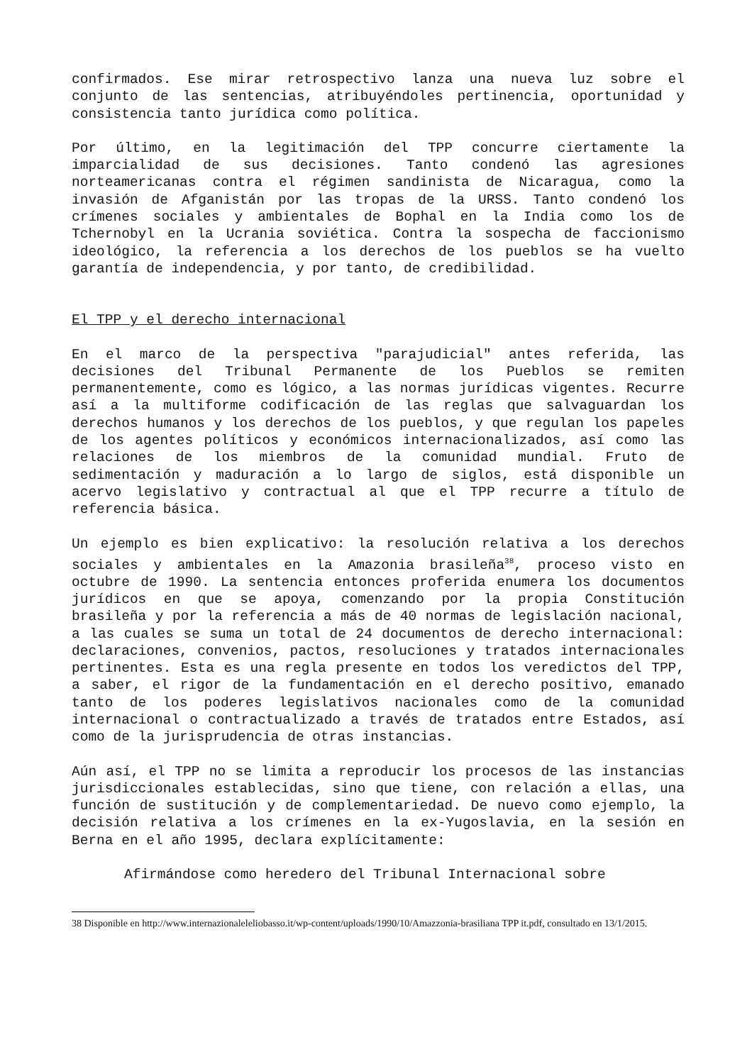confirmados. Ese mirar retrospectivo lanza una nueva luz sobre el conjunto de las sentencias, atribuyéndoles pertinencia, oportunidad y consistencia tanto jurídica como política.
Por último, en la legitimación del TPP concurre ciertamente la imparcialidad de sus decisiones. Tanto condenó las agresiones norteamericanas contra el régimen sandinista de Nicaragua, como la invasión de Afganistán por las tropas de la URSS. Tanto condenó los crímenes sociales y ambientales de Bophal en la India como los de Tchernobyl en la Ucrania soviética. Contra la sospecha de faccionismo ideológico, la referencia a los derechos de los pueblos se ha vuelto garantía de independencia, y por tanto, de credibilidad.
El TPP y el derecho internacional
En el marco de la perspectiva "parajudicial" antes referida, las decisiones del Tribunal Permanente de los Pueblos se remiten permanentemente, como es lógico, a las normas jurídicas vigentes. Recurre así a la multiforme codificación de las reglas que salvaguardan los derechos humanos y los derechos de los pueblos, y que regulan los papeles de los agentes políticos y económicos internacionalizados, así como las relaciones de los miembros de la comunidad mundial. Fruto de sedimentación y maduración a lo largo de siglos, está disponible un acervo legislativo y contractual al que el TPP recurre a título de referencia básica.
Un ejemplo es bien explicativo: la resolución relativa a los derechos sociales y ambientales en la Amazonia brasileña<sup>38</sup>, proceso visto en octubre de 1990. La sentencia entonces proferida enumera los documentos jurídicos en que se apoya, comenzando por la propia Constitución brasileña y por la referencia a más de 40 normas de legislación nacional, a las cuales se suma un total de 24 documentos de derecho internacional: declaraciones, convenios, pactos, resoluciones y tratados internacionales pertinentes. Esta es una regla presente en todos los veredictos del TPP, a saber, el rigor de la fundamentación en el derecho positivo, emanado tanto de los poderes legislativos nacionales como de la comunidad internacional o contractualizado a través de tratados entre Estados, así como de la jurisprudencia de otras instancias.
Aún así, el TPP no se limita a reproducir los procesos de las instancias jurisdiccionales establecidas, sino que tiene, con relación a ellas, una función de sustitución y de complementariedad. De nuevo como ejemplo, la decisión relativa a los crímenes en la ex-Yugoslavia, en la sesión en Berna en el año 1995, declara explícitamente:
Afirmándose como heredero del Tribunal Internacional sobre
38 Disponible en http://www.internazionaleleliobasso.it/wp-content/uploads/1990/10/Amazzonia-brasiliana TPP it.pdf, consultado en 13/1/2015.